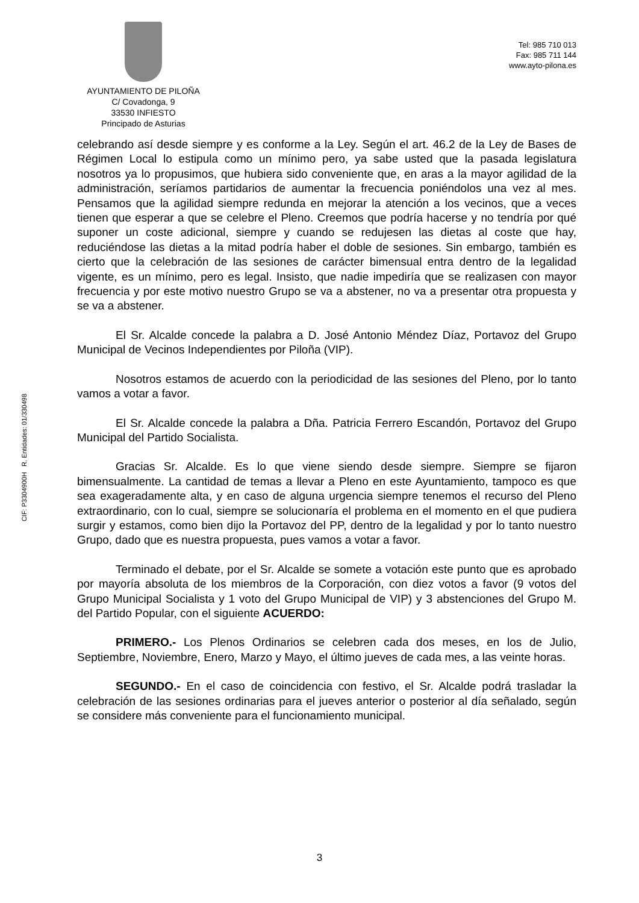CIF: P3304900H R. Entidades: 01/330498
AYUNTAMIENTO DE PILOÑA
C/ Covadonga, 9
33530 INFIESTO
Principado de Asturias
Tel: 985 710 013
Fax: 985 711 144
www.ayto-pilona.es
celebrando así desde siempre y es conforme a la Ley. Según el art. 46.2 de la Ley de Bases de Régimen Local lo estipula como un mínimo pero, ya sabe usted que la pasada legislatura nosotros ya lo propusimos, que hubiera sido conveniente que, en aras a la mayor agilidad de la administración, seríamos partidarios de aumentar la frecuencia poniéndolos una vez al mes. Pensamos que la agilidad siempre redunda en mejorar la atención a los vecinos, que a veces tienen que esperar a que se celebre el Pleno. Creemos que podría hacerse y no tendría por qué suponer un coste adicional, siempre y cuando se redujesen las dietas al coste que hay, reduciéndose las dietas a la mitad podría haber el doble de sesiones. Sin embargo, también es cierto que la celebración de las sesiones de carácter bimensual entra dentro de la legalidad vigente, es un mínimo, pero es legal. Insisto, que nadie impediría que se realizasen con mayor frecuencia y por este motivo nuestro Grupo se va a abstener, no va a presentar otra propuesta y se va a abstener.
El Sr. Alcalde concede la palabra a D. José Antonio Méndez Díaz, Portavoz del Grupo Municipal de Vecinos Independientes por Piloña (VIP).
Nosotros estamos de acuerdo con la periodicidad de las sesiones del Pleno, por lo tanto vamos a votar a favor.
El Sr. Alcalde concede la palabra a Dña. Patricia Ferrero Escandón, Portavoz del Grupo Municipal del Partido Socialista.
Gracias Sr. Alcalde. Es lo que viene siendo desde siempre. Siempre se fijaron bimensualmente. La cantidad de temas a llevar a Pleno en este Ayuntamiento, tampoco es que sea exageradamente alta, y en caso de alguna urgencia siempre tenemos el recurso del Pleno extraordinario, con lo cual, siempre se solucionaría el problema en el momento en el que pudiera surgir y estamos, como bien dijo la Portavoz del PP, dentro de la legalidad y por lo tanto nuestro Grupo, dado que es nuestra propuesta, pues vamos a votar a favor.
Terminado el debate, por el Sr. Alcalde se somete a votación este punto que es aprobado por mayoría absoluta de los miembros de la Corporación, con diez votos a favor (9 votos del Grupo Municipal Socialista y 1 voto del Grupo Municipal de VIP) y 3 abstenciones del Grupo M. del Partido Popular, con el siguiente ACUERDO:
PRIMERO.- Los Plenos Ordinarios se celebren cada dos meses, en los de Julio, Septiembre, Noviembre, Enero, Marzo y Mayo, el último jueves de cada mes, a las veinte horas.
SEGUNDO.- En el caso de coincidencia con festivo, el Sr. Alcalde podrá trasladar la celebración de las sesiones ordinarias para el jueves anterior o posterior al día señalado, según se considere más conveniente para el funcionamiento municipal.
3